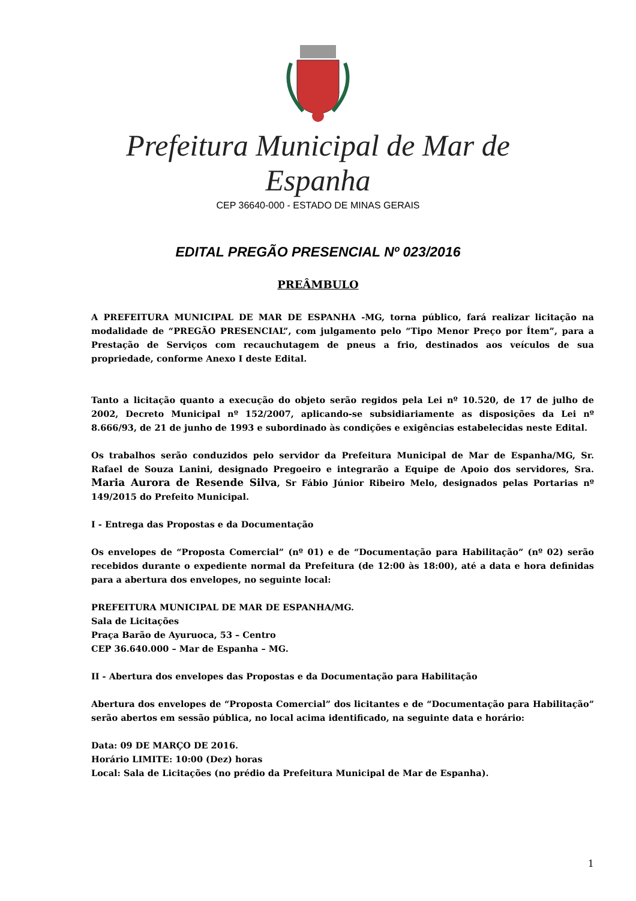Prefeitura Municipal de Mar de Espanha
CEP 36640-000 - ESTADO DE MINAS GERAIS
EDITAL PREGÃO PRESENCIAL Nº 023/2016
PREÂMBULO
A PREFEITURA MUNICIPAL DE MAR DE ESPANHA -MG, torna público, fará realizar licitação na modalidade de “PREGÃO PRESENCIAL”, com julgamento pelo “Tipo Menor Preço por Ítem”, para a Prestação de Serviços com recauchutagem de pneus a frio, destinados aos veículos de sua propriedade, conforme Anexo I deste Edital.
Tanto a licitação quanto a execução do objeto serão regidos pela Lei nº 10.520, de 17 de julho de 2002, Decreto Municipal nº 152/2007, aplicando-se subsidiariamente as disposições da Lei nº 8.666/93, de 21 de junho de 1993 e subordinado às condições e exigências estabelecidas neste Edital.
Os trabalhos serão conduzidos pelo servidor da Prefeitura Municipal de Mar de Espanha/MG, Sr. Rafael de Souza Lanini, designado Pregoeiro e integrarão a Equipe de Apoio dos servidores, Sra. Maria Aurora de Resende Silva, Sr Fábio Júnior Ribeiro Melo, designados pelas Portarias nº 149/2015 do Prefeito Municipal.
I - Entrega das Propostas e da Documentação
Os envelopes de “Proposta Comercial” (nº 01) e de “Documentação para Habilitação” (nº 02) serão recebidos durante o expediente normal da Prefeitura (de 12:00 às 18:00), até a data e hora definidas para a abertura dos envelopes, no seguinte local:
PREFEITURA MUNICIPAL DE MAR DE ESPANHA/MG.
Sala de Licitações
Praça Barão de Ayuruoca, 53 – Centro
CEP 36.640.000 – Mar de Espanha – MG.
II - Abertura dos envelopes das Propostas e da Documentação para Habilitação
Abertura dos envelopes de “Proposta Comercial” dos licitantes e de “Documentação para Habilitação” serão abertos em sessão pública, no local acima identificado, na seguinte data e horário:
Data: 09 DE MARÇO DE 2016.
Horário LIMITE: 10:00 (Dez) horas
Local: Sala de Licitações (no prédio da Prefeitura Municipal de Mar de Espanha).
1